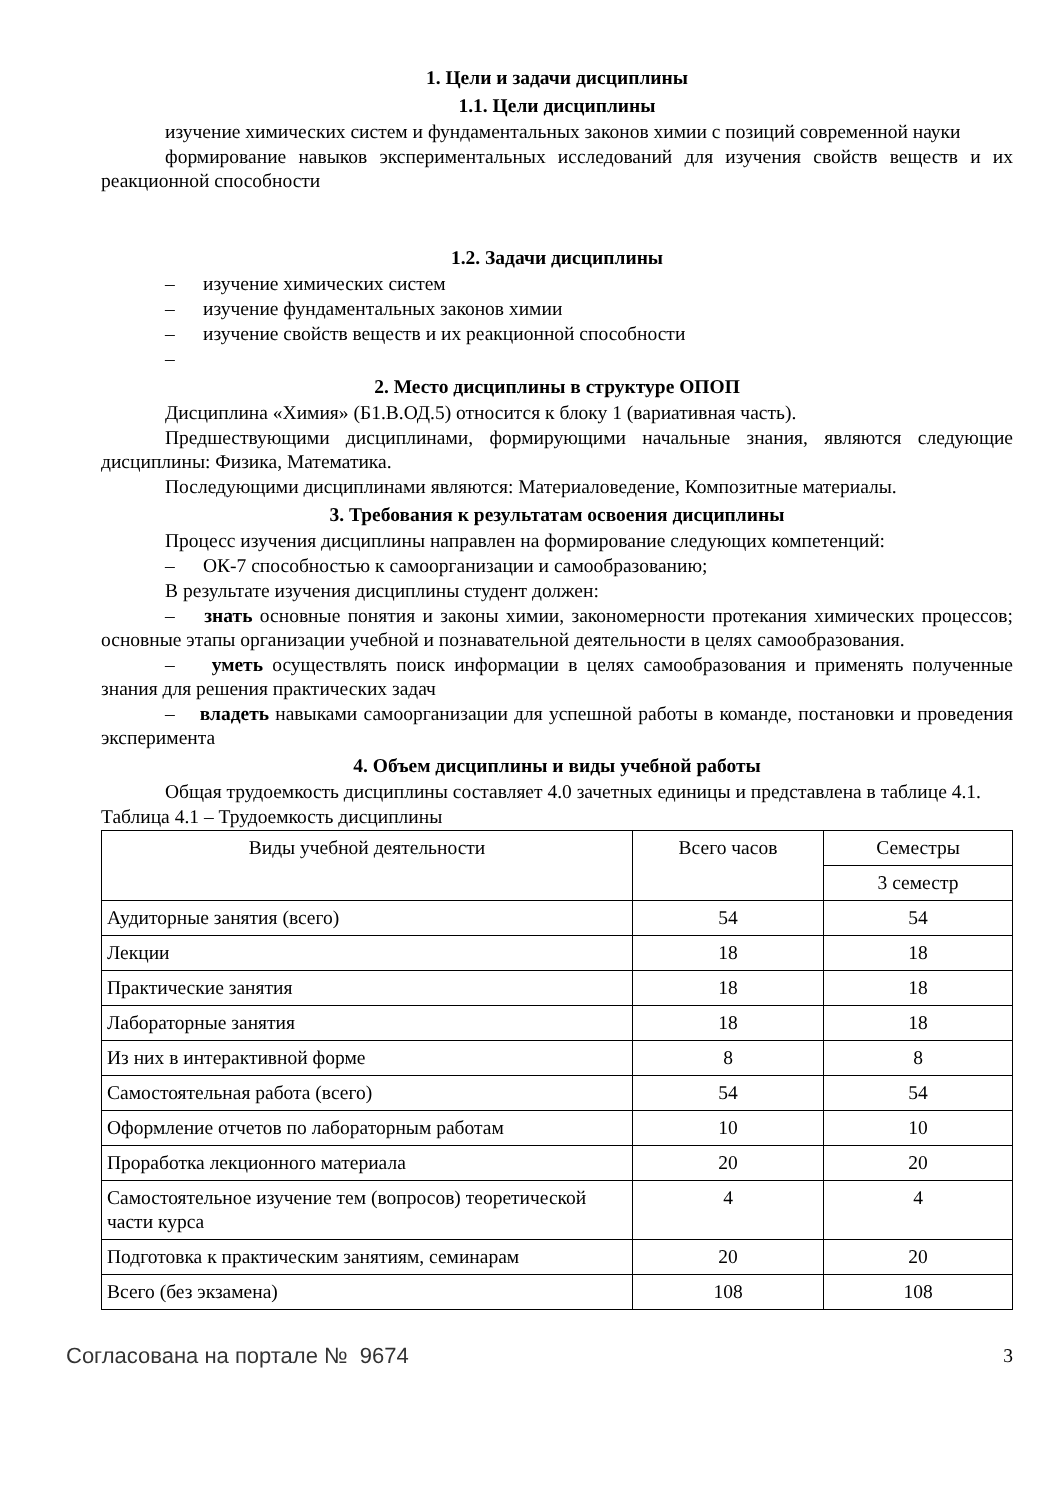1. Цели и задачи дисциплины
1.1. Цели дисциплины
изучение химических систем и фундаментальных законов химии с позиций современной науки
формирование навыков экспериментальных исследований для изучения свойств веществ и их реакционной способности
1.2. Задачи дисциплины
– изучение химических систем
– изучение фундаментальных законов химии
– изучение свойств веществ и их реакционной способности
–
2. Место дисциплины в структуре ОПОП
Дисциплина «Химия» (Б1.В.ОД.5) относится к блоку 1 (вариативная часть).
Предшествующими дисциплинами, формирующими начальные знания, являются следующие дисциплины: Физика, Математика.
Последующими дисциплинами являются: Материаловедение, Композитные материалы.
3. Требования к результатам освоения дисциплины
Процесс изучения дисциплины направлен на формирование следующих компетенций:
– ОК-7 способностью к самоорганизации и самообразованию;
В результате изучения дисциплины студент должен:
– знать основные понятия и законы химии, закономерности протекания химических процессов; основные этапы организации учебной и познавательной деятельности в целях самообразования.
– уметь осуществлять поиск информации в целях самообразования и применять полученные знания для решения практических задач
– владеть навыками самоорганизации для успешной работы в команде, постановки и проведения эксперимента
4. Объем дисциплины и виды учебной работы
Общая трудоемкость дисциплины составляет 4.0 зачетных единицы и представлена в таблице 4.1.
Таблица 4.1 – Трудоемкость дисциплины
| Виды учебной деятельности | Всего часов | Семестры |
| | | 3 семестр |
| Аудиторные занятия (всего) | 54 | 54 |
| Лекции | 18 | 18 |
| Практические занятия | 18 | 18 |
| Лабораторные занятия | 18 | 18 |
| Из них в интерактивной форме | 8 | 8 |
| Самостоятельная работа (всего) | 54 | 54 |
| Оформление отчетов по лабораторным работам | 10 | 10 |
| Проработка лекционного материала | 20 | 20 |
| Самостоятельное изучение тем (вопросов) теоретической части курса | 4 | 4 |
| Подготовка к практическим занятиям, семинарам | 20 | 20 |
| Всего (без экзамена) | 108 | 108 |
Согласована на портале № 9674 3